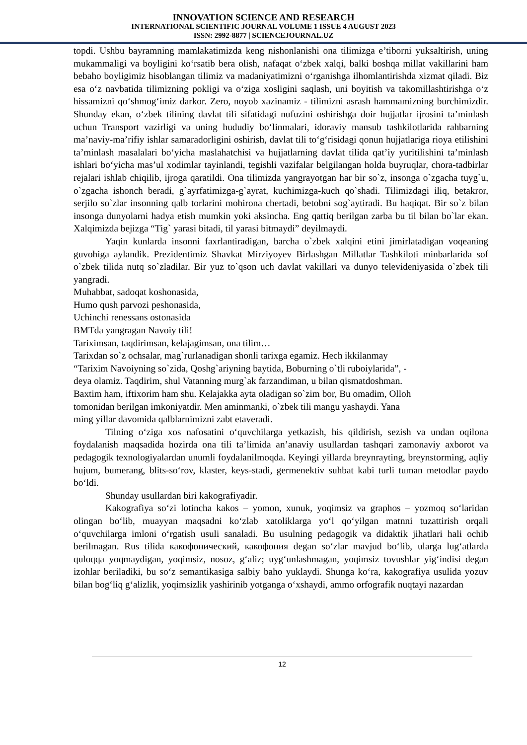INNOVATION SCIENCE AND RESEARCH
INTERNATIONAL SCIENTIFIC JOURNAL VOLUME 1 ISSUE 4 AUGUST 2023
ISSN: 2992-8877 | SCIENCEJOURNAL.UZ
topdi. Ushbu bayramning mamlakatimizda keng nishonlanishi ona tilimizga e’tiborni yuksaltirish, uning mukammaligi va boyligini ko‘rsatib bera olish, nafaqat o‘zbek xalqi, balki boshqa millat vakillarini ham bebaho boyligimiz hisoblangan tilimiz va madaniyatimizni o‘rganishga ilhomlantirishda xizmat qiladi. Biz esa o‘z navbatida tilimizning pokligi va o‘ziga xosligini saqlash, uni boyitish va takomillashtirishga o‘z hissamizni qo‘shmog‘imiz darkor. Zero, noyob xazinamiz - tilimizni asrash hammamizning burchimizdir. Shunday ekan, o‘zbek tilining davlat tili sifatidagi nufuzini oshirishga doir hujjatlar ijrosini ta’minlash uchun Transport vazirligi va uning hududiy bo‘linmalari, idoraviy mansub tashkilotlarida rahbarning ma’naviy-ma’rifiy ishlar samaradorligini oshirish, davlat tili to‘g‘risidagi qonun hujjatlariga rioya etilishini ta’minlash masalalari bo‘yicha maslahatchisi va hujjatlarning davlat tilida qat’iy yuritilishini ta’minlash ishlari bo‘yicha mas’ul xodimlar tayinlandi, tegishli vazifalar belgilangan holda buyruqlar, chora-tadbirlar rejalari ishlab chiqilib, ijroga qaratildi. Ona tilimizda yangrayotgan har bir so`z, insonga o`zgacha tuyg`u, o`zgacha ishonch beradi, g`ayrfatimizga-g`ayrat, kuchimizga-kuch qo`shadi. Tilimizdagi iliq, betakror, serjilo so`zlar insonning qalb torlarini mohirona chertadi, betobni sog`aytiradi. Bu haqiqat. Bir so`z bilan insonga dunyolarni hadya etish mumkin yoki aksincha. Eng qattiq berilgan zarba bu til bilan bo`lar ekan. Xalqimizda bejizga “Tig` yarasi bitadi, til yarasi bitmaydi” deyilmaydi.
Yaqin kunlarda insonni faxrlantiradigan, barcha o`zbek xalqini etini jimirlatadigan voqeaning guvohiga aylandik. Prezidentimiz Shavkat Mirziyoyev Birlashgan Millatlar Tashkiloti minbarlarida sof o`zbek tilida nutq so`zladilar. Bir yuz to`qson uch davlat vakillari va dunyo televideniyasida o`zbek tili yangradi.
Muhabbat, sadoqat koshonasida,
Humo qush parvozi peshonasida,
Uchinchi renessans ostonasida
BMTda yangragan Navoiy tili!
Tariximsan, taqdirimsan, kelajagimsan, ona tilim…
Tarixdan so`z ochsalar, mag`rurlanadigan shonli tarixga egamiz. Hech ikkilanmay
“Tarixim Navoiyning so`zida, Qoshg`ariyning baytida, Boburning o`tli ruboiylarida”, -
deya olamiz. Taqdirim, shul Vatanning murg`ak farzandiman, u bilan qismatdoshman.
Baxtim ham, iftixorim ham shu. Kelajakka ayta oladigan so`zim bor, Bu omadim, Olloh
tomonidan berilgan imkoniyatdir. Men aminmanki, o`zbek tili mangu yashaydi. Yana
ming yillar davomida qalblarnimizni zabt etaveradi.
Tilning o‘ziga xos nafosatini o‘quvchilarga yetkazish, his qildirish, sezish va undan oqilona foydalanish maqsadida hozirda ona tili ta’limida an’anaviy usullardan tashqari zamonaviy axborot va pedagogik texnologiyalardan unumli foydalanilmoqda. Keyingi yillarda breynrayting, breynstorming, aqliy hujum, bumerang, blits-so‘rov, klaster, keys-stadi, germenektiv suhbat kabi turli tuman metodlar paydo bo‘ldi.
Shunday usullardan biri kakografiyadir.
Kakografiya so‘zi lotincha kakos – yomon, xunuk, yoqimsiz va graphos – yozmoq so‘laridan olingan bo‘lib, muayyan maqsadni ko‘zlab xatoliklarga yo‘l qo‘yilgan matnni tuzattirish orqali o‘quvchilarga imloni o‘rgatish usuli sanaladi. Bu usulning pedagogik va didaktik jihatlari hali ochib berilmagan. Rus tilida какофонический, какофония degan so‘zlar mavjud bo‘lib, ularga lug‘atlarda quloqqa yoqmaydigan, yoqimsiz, nosoz, g‘aliz; uyg‘unlashmagan, yoqimsiz tovushlar yig‘indisi degan izohlar beriladiki, bu so‘z semantikasiga salbiy baho yuklaydi. Shunga ko‘ra, kakografiya usulida yozuv bilan bog‘liq g‘alizlik, yoqimsizlik yashirinib yotganga o‘xshaydi, ammo orfografik nuqtayi nazardan
12